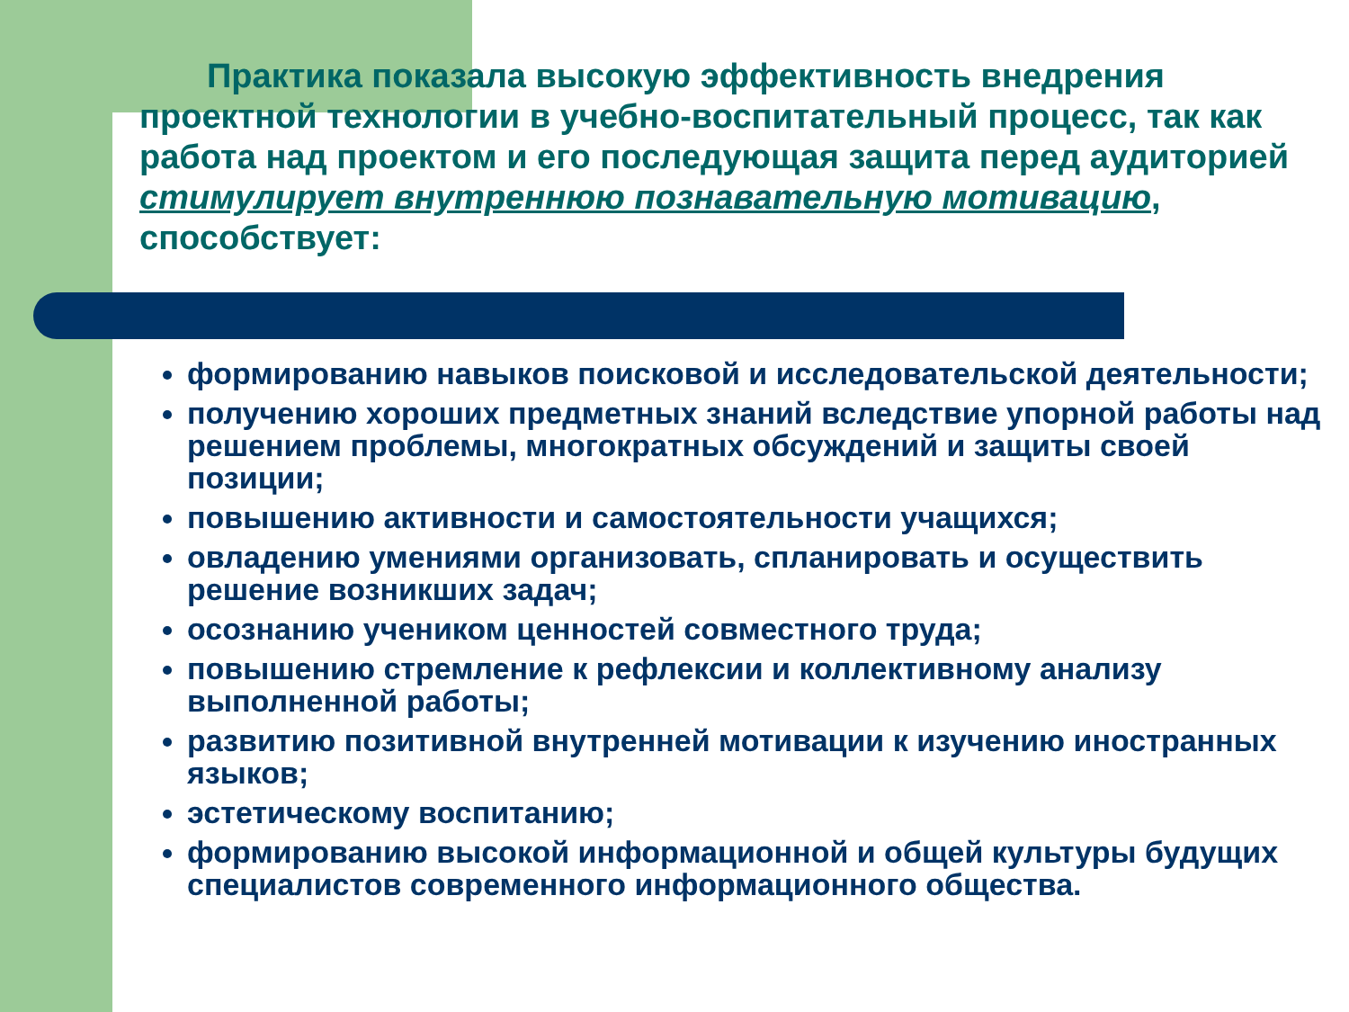Практика показала высокую эффективность внедрения проектной технологии в учебно-воспитательный процесс, так как работа над проектом и его последующая защита перед аудиторией стимулирует внутреннюю познавательную мотивацию, способствует:
формированию навыков поисковой и исследовательской деятельности;
получению хороших предметных знаний вследствие упорной работы над решением проблемы, многократных обсуждений и защиты своей позиции;
повышению активности и самостоятельности учащихся;
овладению умениями организовать, спланировать и осуществить решение возникших задач;
осознанию учеником ценностей совместного труда;
повышению стремление к рефлексии и коллективному анализу выполненной работы;
развитию позитивной внутренней мотивации к изучению иностранных языков;
эстетическому воспитанию;
формированию высокой информационной и общей культуры будущих специалистов современного информационного общества.